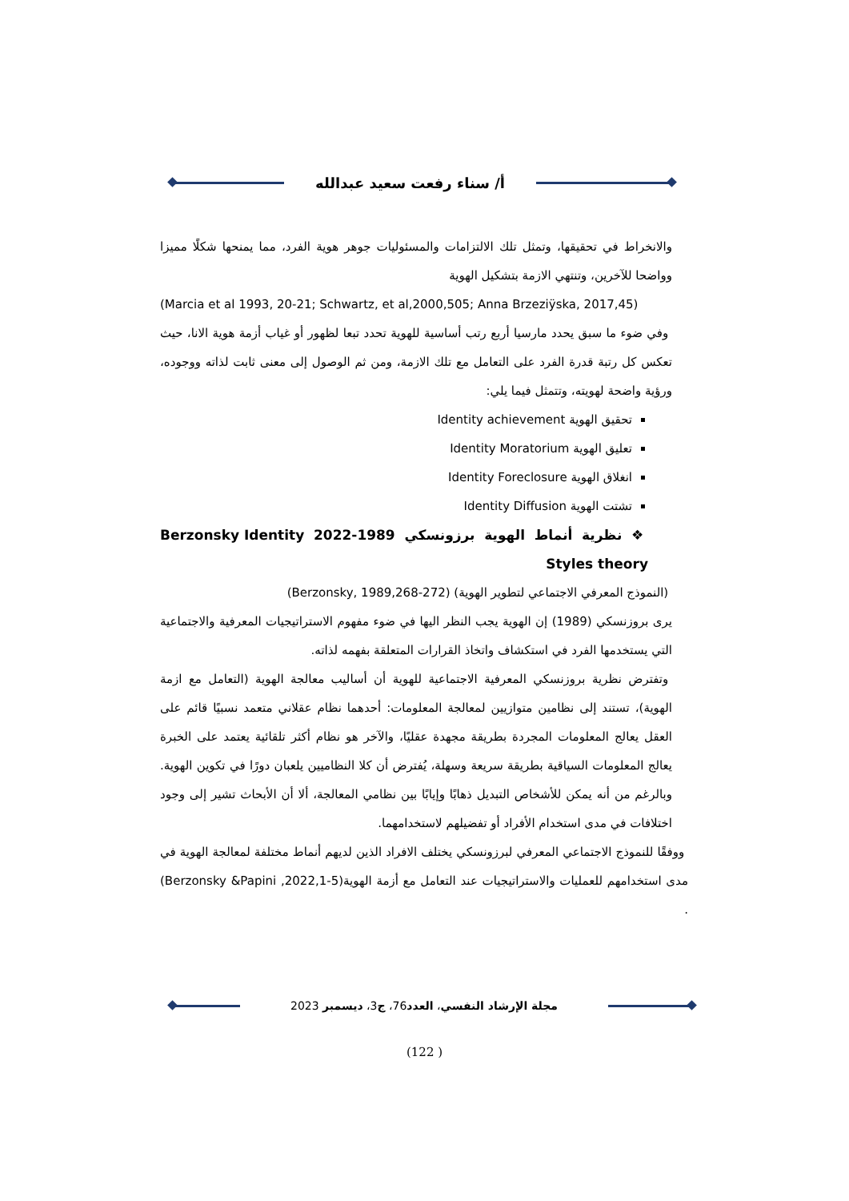أ/ سناء رفعت سعيد عبدالله
والانخراط في تحقيقها، وتمثل تلك الالتزامات والمسئوليات جوهر هوية الفرد، مما يمنحها شكلًا مميزا وواضحا للآخرين، وتنتهي الازمة بتشكيل الهوية
(Marcia et al 1993, 20-21; Schwartz, et al,2000,505; Anna Brzeziÿska, 2017,45)
وفي ضوء ما سبق يحدد مارسيا أربع رتب أساسية للهوية تحدد تبعا لظهور أو غياب أزمة هوية الانا، حيث تعكس كل رتبة قدرة الفرد على التعامل مع تلك الازمة، ومن ثم الوصول إلى معنى ثابت لذاته ووجوده، ورؤية واضحة لهويته، وتتمثل فيما يلي:
تحقيق الهوية Identity achievement
تعليق الهوية Identity Moratorium
انغلاق الهوية Identity Foreclosure
تشتت الهوية Identity Diffusion
❖ نظرية أنماط الهوية برزونسكي 1989-2022 Berzonsky Identity Styles theory
(النموذج المعرفي الاجتماعي لتطوير الهوية) (Berzonsky, 1989,268-272)
يرى بروزنسكي (1989) إن الهوية يجب النظر اليها في ضوء مفهوم الاستراتيجيات المعرفية والاجتماعية التي يستخدمها الفرد في استكشاف واتخاذ القرارات المتعلقة بفهمه لذاته.
وتفترض نظرية بروزنسكي المعرفية الاجتماعية للهوية أن أساليب معالجة الهوية (التعامل مع ازمة الهوية)، تستند إلى نظامين متوازيين لمعالجة المعلومات: أحدهما نظام عقلاني متعمد نسبيًا قائم على العقل يعالج المعلومات المجردة بطريقة مجهدة عقليًا، والآخر هو نظام أكثر تلقائية يعتمد على الخبرة يعالج المعلومات السياقية بطريقة سريعة وسهلة، يُفترض أن كلا النظاميين يلعبان دورًا في تكوين الهوية. وبالرغم من أنه يمكن للأشخاص التبديل ذهابًا وإيابًا بين نظامي المعالجة، ألا أن الأبحاث تشير إلى وجود اختلافات في مدى استخدام الأفراد أو تفضيلهم لاستخدامهما.
ووفقًا للنموذج الاجتماعي المعرفي لبرزونسكي يختلف الافراد الذين لديهم أنماط مختلفة لمعالجة الهوية في مدى استخدامهم للعمليات والاستراتيجيات عند التعامل مع أزمة الهوية(Berzonsky &Papini ,2022,1-5) .
مجلة الإرشاد النفسي، العدد76، ج3، ديسمبر 2023
(122 )